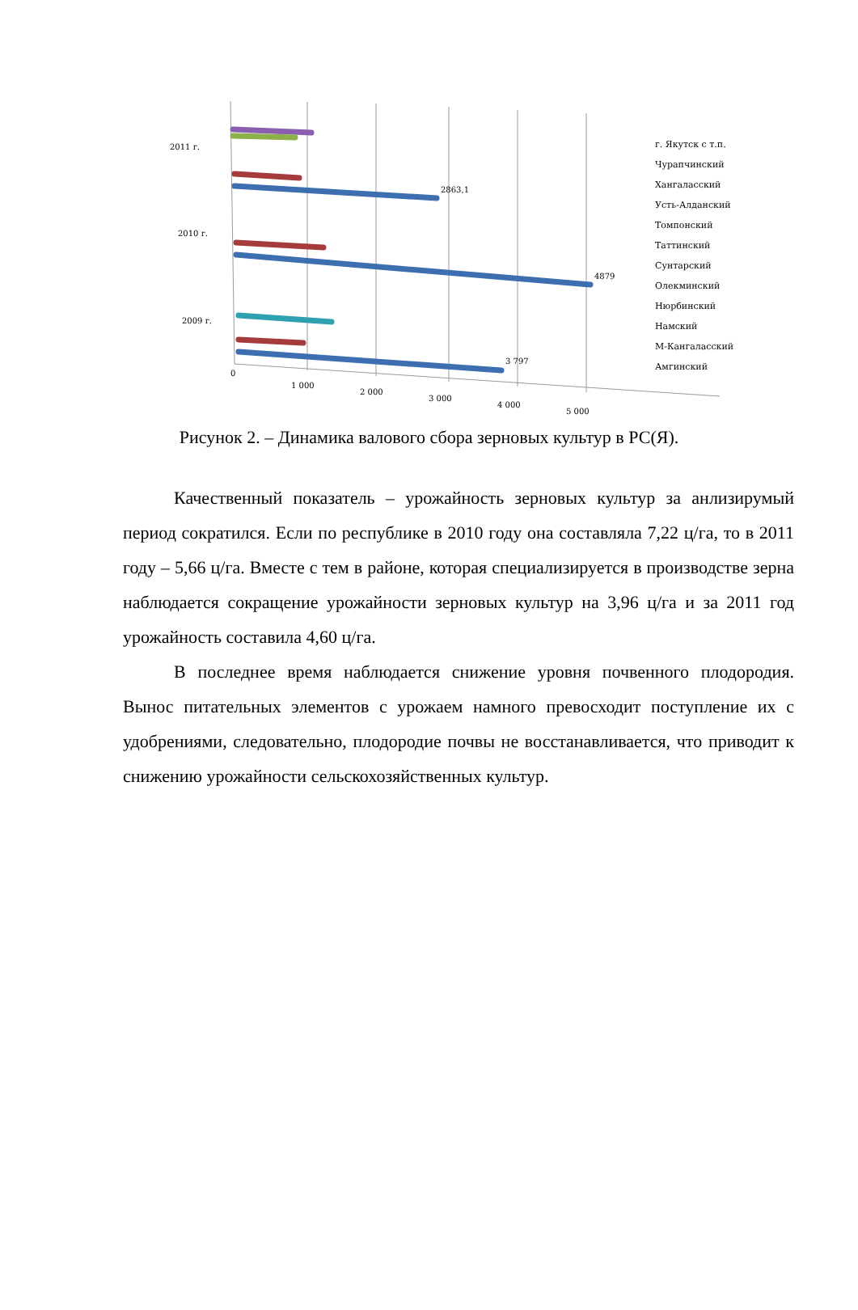2011 г.
2010 г.
2009 г.
3 797
4879
2863,1
0
1 000
2 000
3 000
4 000
5 000
г. Якутск с т.п.
Чурапчинский
Хангаласский
Усть-Алданский
Томпонский
Таттинский
Сунтарский
Олекминский
Нюрбинский
Намский
М-Кангаласский
Амгинский
Рисунок 2. – Динамика валового сбора зерновых культур в РС(Я).
Качественный показатель – урожайность зерновых культур за анлизирумый период сократился. Если по республике в 2010 году она составляла 7,22 ц/га, то в 2011 году – 5,66 ц/га. Вместе с тем в районе, которая специализируется в производстве зерна наблюдается сокращение урожайности зерновых культур на 3,96 ц/га и за 2011 год урожайность составила 4,60 ц/га.
В последнее время наблюдается снижение уровня почвенного плодородия. Вынос питательных элементов с урожаем намного превосходит поступление их с удобрениями, следовательно, плодородие почвы не восстанавливается, что приводит к снижению урожайности сельскохозяйственных культур.